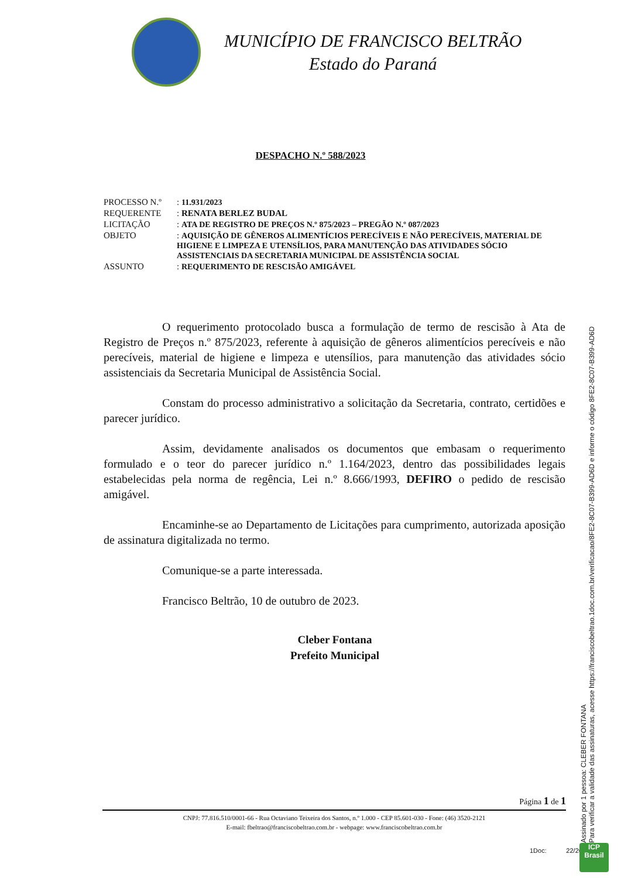MUNICÍPIO DE FRANCISCO BELTRÃO
Estado do Paraná
DESPACHO N.º 588/2023
| PROCESSO N.º | : 11.931/2023 |
| REQUERENTE | : RENATA BERLEZ BUDAL |
| LICITAÇÃO | : ATA DE REGISTRO DE PREÇOS N.º 875/2023 – PREGÃO N.º 087/2023 |
| OBJETO | : AQUISIÇÃO DE GÊNEROS ALIMENTÍCIOS PERECÍVEIS E NÃO PERECÍVEIS, MATERIAL DE HIGIENE E LIMPEZA E UTENSÍLIOS, PARA MANUTENÇÃO DAS ATIVIDADES SÓCIO ASSISTENCIAIS DA SECRETARIA MUNICIPAL DE ASSISTÊNCIA SOCIAL |
| ASSUNTO | : REQUERIMENTO DE RESCISÃO AMIGÁVEL |
O requerimento protocolado busca a formulação de termo de rescisão à Ata de Registro de Preços n.º 875/2023, referente à aquisição de gêneros alimentícios perecíveis e não perecíveis, material de higiene e limpeza e utensílios, para manutenção das atividades sócio assistenciais da Secretaria Municipal de Assistência Social.
Constam do processo administrativo a solicitação da Secretaria, contrato, certidões e parecer jurídico.
Assim, devidamente analisados os documentos que embasam o requerimento formulado e o teor do parecer jurídico n.º 1.164/2023, dentro das possibilidades legais estabelecidas pela norma de regência, Lei n.º 8.666/1993, DEFIRO o pedido de rescisão amigável.
Encaminhe-se ao Departamento de Licitações para cumprimento, autorizada aposição de assinatura digitalizada no termo.
Comunique-se a parte interessada.
Francisco Beltrão, 10 de outubro de 2023.
Cleber Fontana
Prefeito Municipal
Página 1 de 1
CNPJ: 77.816.510/0001-66 - Rua Octaviano Teixeira dos Santos, n.º 1.000 - CEP 85.601-030 - Fone: (46) 3520-2121
E-mail: fbeltrao@franciscobeltrao.com.br - webpage: www.franciscobeltrao.com.br
Assinado por 1 pessoa: CLEBER FONTANA
Para verificar a validade das assinaturas, acesse https://franciscobeltrao.1doc.com.br/verificacao/8FE2-8C07-B399-AD6D e informe o código 8FE2-8C07-B399-AD6D
1Doc: 22/26
ICP
Brasil